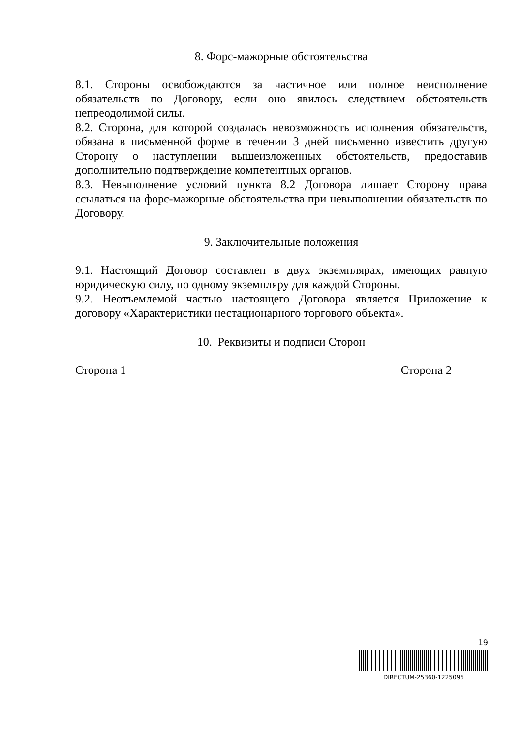8. Форс-мажорные обстоятельства
8.1. Стороны освобождаются за частичное или полное неисполнение обязательств по Договору, если оно явилось следствием обстоятельств непреодолимой силы.
8.2. Сторона, для которой создалась невозможность исполнения обязательств, обязана в письменной форме в течении 3 дней письменно известить другую Сторону о наступлении вышеизложенных обстоятельств, предоставив дополнительно подтверждение компетентных органов.
8.3. Невыполнение условий пункта 8.2 Договора лишает Сторону права ссылаться на форс-мажорные обстоятельства при невыполнении обязательств по Договору.
9. Заключительные положения
9.1. Настоящий Договор составлен в двух экземплярах, имеющих равную юридическую силу, по одному экземпляру для каждой Стороны.
9.2. Неотъемлемой частью настоящего Договора является Приложение к договору «Характеристики нестационарного торгового объекта».
10. Реквизиты и подписи Сторон
Сторона 1 Сторона 2
19
DIRECTUM-25360-1225096